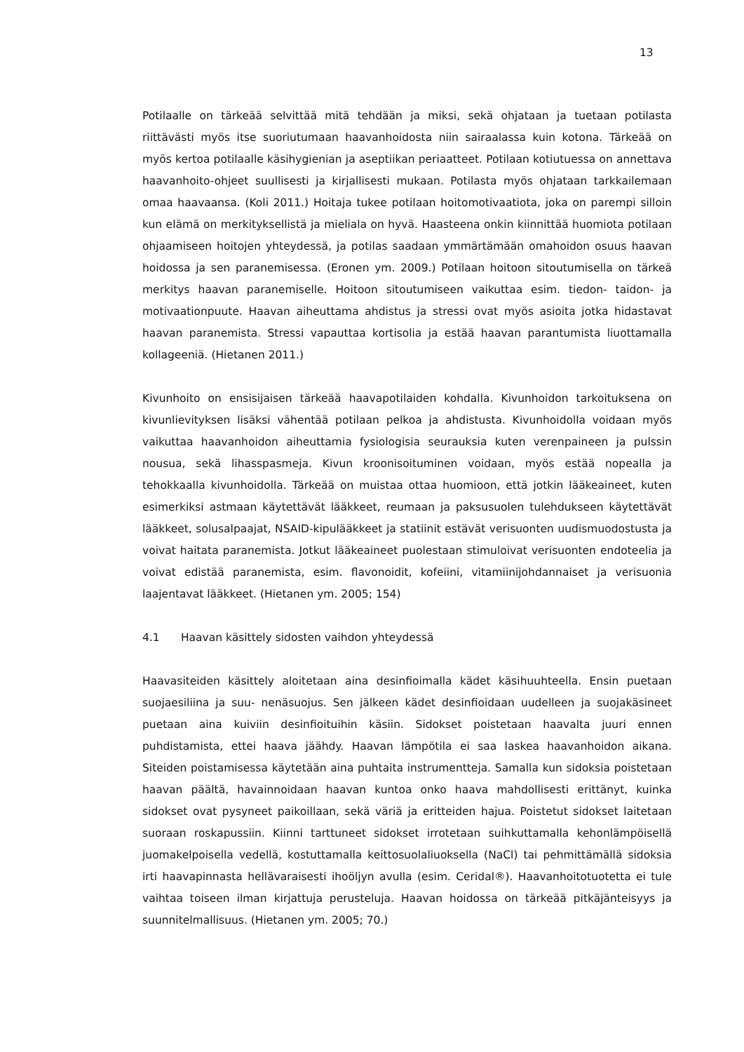13
Potilaalle on tärkeää selvittää mitä tehdään ja miksi, sekä ohjataan ja tuetaan potilasta riittävästi myös itse suoriutumaan haavanhoidosta niin sairaalassa kuin kotona. Tärkeää on myös kertoa potilaalle käsihygienian ja aseptiikan periaatteet. Potilaan kotiutuessa on annettava haavanhoito-ohjeet suullisesti ja kirjallisesti mukaan. Potilasta myös ohjataan tarkkailemaan omaa haavaansa. (Koli 2011.) Hoitaja tukee potilaan hoitomotivaatiota, joka on parempi silloin kun elämä on merkityksellistä ja mieliala on hyvä. Haasteena onkin kiinnittää huomiota potilaan ohjaamiseen hoitojen yhteydessä, ja potilas saadaan ymmärtämään omahoidon osuus haavan hoidossa ja sen paranemisessa. (Eronen ym. 2009.) Potilaan hoitoon sitoutumisella on tärkeä merkitys haavan paranemiselle. Hoitoon sitoutumiseen vaikuttaa esim. tiedon- taidon- ja motivaationpuute. Haavan aiheuttama ahdistus ja stressi ovat myös asioita jotka hidastavat haavan paranemista. Stressi vapauttaa kortisolia ja estää haavan parantumista liuottamalla kollageeniä. (Hietanen 2011.)
Kivunhoito on ensisijaisen tärkeää haavapotilaiden kohdalla. Kivunhoidon tarkoituksena on kivunlievityksen lisäksi vähentää potilaan pelkoa ja ahdistusta. Kivunhoidolla voidaan myös vaikuttaa haavanhoidon aiheuttamia fysiologisia seurauksia kuten verenpaineen ja pulssin nousua, sekä lihasspasmeja. Kivun kroonisoituminen voidaan, myös estää nopealla ja tehokkaalla kivunhoidolla. Tärkeää on muistaa ottaa huomioon, että jotkin lääkeaineet, kuten esimerkiksi astmaan käytettävät lääkkeet, reumaan ja paksusuolen tulehdukseen käytettävät lääkkeet, solusalpaajat, NSAID-kipulääkkeet ja statiinit estävät verisuonten uudismuodostusta ja voivat haitata paranemista. Jotkut lääkeaineet puolestaan stimuloivat verisuonten endoteelia ja voivat edistää paranemista, esim. flavonoidit, kofeiini, vitamiinijohdannaiset ja verisuonia laajentavat lääkkeet. (Hietanen ym. 2005; 154)
4.1 Haavan käsittely sidosten vaihdon yhteydessä
Haavasiteiden käsittely aloitetaan aina desinfioimalla kädet käsihuuhteella. Ensin puetaan suojaesiliina ja suu- nenäsuojus. Sen jälkeen kädet desinfioidaan uudelleen ja suojakäsineet puetaan aina kuiviin desinfioituihin käsiin. Sidokset poistetaan haavalta juuri ennen puhdistamista, ettei haava jäähdy. Haavan lämpötila ei saa laskea haavanhoidon aikana. Siteiden poistamisessa käytetään aina puhtaita instrumentteja. Samalla kun sidoksia poistetaan haavan päältä, havainnoidaan haavan kuntoa onko haava mahdollisesti erittänyt, kuinka sidokset ovat pysyneet paikoillaan, sekä väriä ja eritteiden hajua. Poistetut sidokset laitetaan suoraan roskapussiin. Kiinni tarttuneet sidokset irrotetaan suihkuttamalla kehonlämpöisellä juomakelpoisella vedellä, kostuttamalla keittosuolaliuoksella (NaCl) tai pehmittämällä sidoksia irti haavapinnasta hellävaraisesti ihoöljyn avulla (esim. Ceridal®). Haavanhoitotuotetta ei tule vaihtaa toiseen ilman kirjattuja perusteluja. Haavan hoidossa on tärkeää pitkäjänteisyys ja suunnitelmallisuus. (Hietanen ym. 2005; 70.)